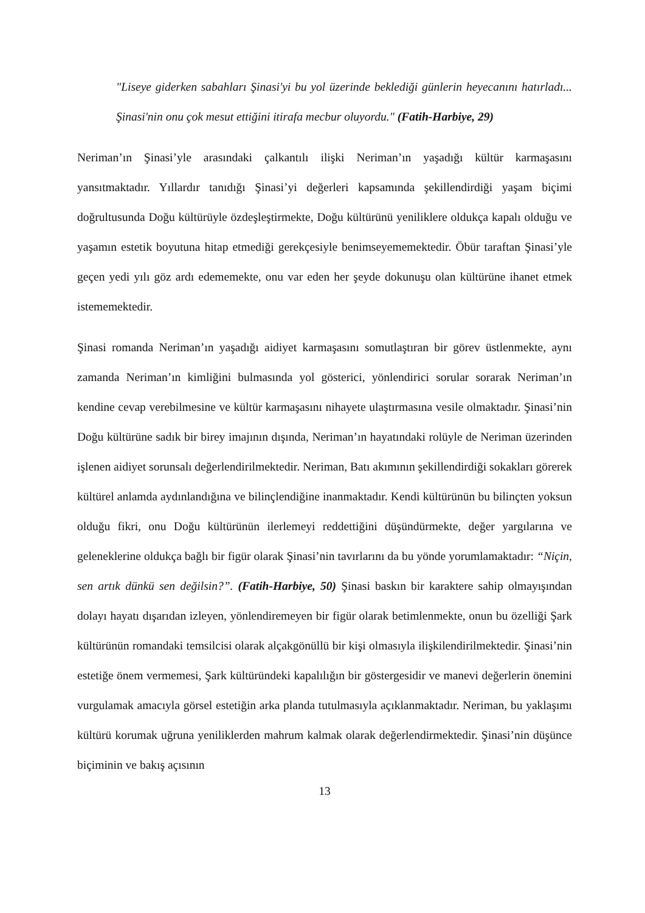"Liseye giderken sabahları Şinasi'yi bu yol üzerinde beklediği günlerin heyecanını hatırladı... Şinasi'nin onu çok mesut ettiğini itirafa mecbur oluyordu." (Fatih-Harbiye, 29)
Neriman’ın Şinasi’yle arasındaki çalkantılı ilişki Neriman’ın yaşadığı kültür karmaşasını yansıtmaktadır. Yıllardır tanıdığı Şinasi’yi değerleri kapsamında şekillendirdiği yaşam biçimi doğrultusunda Doğu kültürüyle özdeşleştirmekte, Doğu kültürünü yeniliklere oldukça kapalı olduğu ve yaşamın estetik boyutuna hitap etmediği gerekçesiyle benimseyememektedir. Öbür taraftan Şinasi’yle geçen yedi yılı göz ardı edememekte, onu var eden her şeyde dokunuşu olan kültürüne ihanet etmek istememektedir.
Şinasi romanda Neriman’ın yaşadığı aidiyet karmaşasını somutlaştıran bir görev üstlenmekte, aynı zamanda Neriman’ın kimliğini bulmasında yol gösterici, yönlendirici sorular sorarak Neriman’ın kendine cevap verebilmesine ve kültür karmaşasını nihayete ulaştırmasına vesile olmaktadır. Şinasi’nin Doğu kültürüne sadık bir birey imajının dışında, Neriman’ın hayatındaki rolüyle de Neriman üzerinden işlenen aidiyet sorunsalı değerlendirilmektedir. Neriman, Batı akımının şekillendirdiği sokakları görerek kültürel anlamda aydınlandığına ve bilinçlendiğine inanmaktadır. Kendi kültürünün bu bilinçten yoksun olduğu fikri, onu Doğu kültürünün ilerlemeyi reddettiğini düşündürmekte, değer yargılarına ve geleneklerine oldukça bağlı bir figür olarak Şinasi’nin tavırlarını da bu yönde yorumlamaktadır: “Niçin, sen artık dünkü sen değilsin?”. (Fatih-Harbiye, 50) Şinasi baskın bir karaktere sahip olmayışından dolayı hayatı dışarıdan izleyen, yönlendiremeyen bir figür olarak betimlenmekte, onun bu özelliği Şark kültürünün romandaki temsilcisi olarak alçakgönüllü bir kişi olmasıyla ilişkilendirilmektedir. Şinasi’nin estetiğe önem vermemesi, Şark kültüründeki kapalılığın bir göstergesidir ve manevi değerlerin önemini vurgulamak amacıyla görsel estetiğin arka planda tutulmasıyla açıklanmaktadır. Neriman, bu yaklaşımı kültürü korumak uğruna yeniliklerden mahrum kalmak olarak değerlendirmektedir. Şinasi’nin düşünce biçiminin ve bakış açısının
13